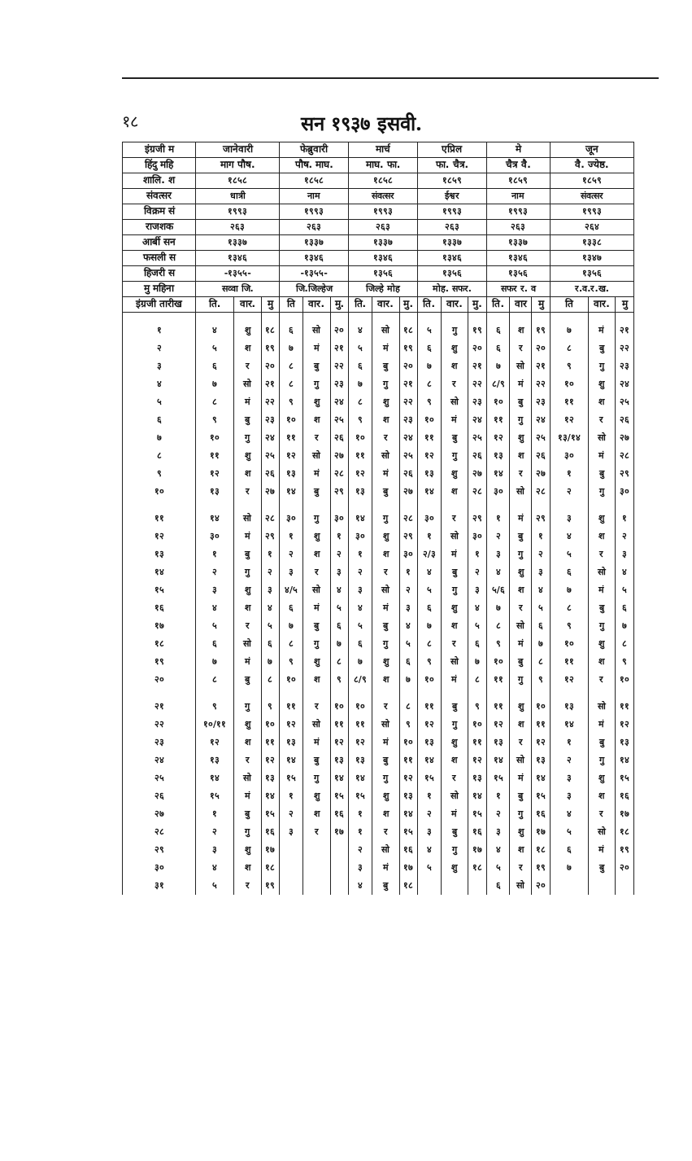१८
सन १९३७ इसवी.
| इंग्रजी म | जानेवारी | | | फेब्रुवारी | | | मार्च | | | एप्रिल | | | मे | | | जून | | |
| --- | --- | --- | --- | --- | --- | --- | --- | --- | --- | --- | --- | --- | --- | --- | --- | --- | --- | --- |
| हिंदु महि | माग पौष. | | | पौष. माघ. | | | माघ. फा. | | | फा. चैत्र. | | | चैत्र वै. | | | वै. ज्येष्ठ. | | |
| शालि. श | १८५८ | | | १८५८ | | | १८५८ | | | १८५९ | | | १८५९ | | | १८५९ | | |
| संवत्सर | धात्री | | | नाम | | | संवत्सर | | | ईश्वर | | | नाम | | | संवत्सर | | |
| विक्रम सं | १९९३ | | | १९९३ | | | १९९३ | | | १९९३ | | | १९९३ | | | १९९३ | | |
| राजशक | २६३ | | | २६३ | | | २६३ | | | २६३ | | | २६३ | | | २६४ | | |
| आर्बी सन | १३३७ | | | १३३७ | | | १३३७ | | | १३३७ | | | १३३७ | | | १३३८ | | |
| फसली स | १३४६ | | | १३४६ | | | १३४६ | | | १३४६ | | | १३४६ | | | १३४७ | | |
| हिजरी स | -१३५५- | | | -१३५५- | | | १३५६ | | | १३५६ | | | १३५६ | | | १३५६ | | |
| मु महिना | सव्वा जि. | | | जि.जिल्हेज | | | जिल्हे मोह | | | मोह. सफर. | | | सफर र. व | | | र.व.र.ख. | | |
| इंग्रजी तारीख | ति. | वार. | मु | ति | वार. | मु. | ति. | वार. | मु. | ति. | वार. | मु. | ति. | वार | मु | ति | वार. | मु |
| १ | ४ | शु | १८ | ६ | सो | २० | ४ | सो | १८ | ५ | गु | १९ | ६ | श | १९ | ७ | मं | २१ |
| २ | ५ | श | १९ | ७ | मं | २१ | ५ | मं | १९ | ६ | शु | २० | ६ | र | २० | ८ | बु | २२ |
| ३ | ६ | र | २० | ८ | बु | २२ | ६ | बु | २० | ७ | श | २१ | ७ | सो | २१ | ९ | गु | २३ |
| ४ | ७ | सो | २१ | ८ | गु | २३ | ७ | गु | २१ | ८ | र | २२ | ८/९ | मं | २२ | १० | शु | २४ |
| ५ | ८ | मं | २२ | ९ | शु | २४ | ८ | शु | २२ | ९ | सो | २३ | १० | बु | २३ | ११ | श | २५ |
| ६ | ९ | बु | २३ | १० | श | २५ | ९ | श | २३ | १० | मं | २४ | ११ | गु | २४ | १२ | र | २६ |
| ७ | १० | गु | २४ | ११ | र | २६ | १० | र | २४ | ११ | बु | २५ | १२ | शु | २५ | १३/१४ | सो | २७ |
| ८ | ११ | शु | २५ | १२ | सो | २७ | ११ | सो | २५ | १२ | गु | २६ | १३ | श | २६ | ३० | मं | २८ |
| ९ | १२ | श | २६ | १३ | मं | २८ | १२ | मं | २६ | १३ | शु | २७ | १४ | र | २७ | १ | बु | २९ |
| १० | १३ | र | २७ | १४ | बु | २९ | १३ | बु | २७ | १४ | श | २८ | ३० | सो | २८ | २ | गु | ३० |
| ११ | १४ | सो | २८ | ३० | गु | ३० | १४ | गु | २८ | ३० | र | २९ | १ | मं | २९ | ३ | शु | १ |
| १२ | ३० | मं | २९ | १ | शु | १ | ३० | शु | २९ | १ | सो | ३० | २ | बु | १ | ४ | श | २ |
| १३ | १ | बु | १ | २ | श | २ | १ | श | ३० | २/३ | मं | १ | ३ | गु | २ | ५ | र | ३ |
| १४ | २ | गु | २ | ३ | र | ३ | २ | र | १ | ४ | बु | २ | ४ | शु | ३ | ६ | सो | ४ |
| १५ | ३ | शु | ३ | ४/५ | सो | ४ | ३ | सो | २ | ५ | गु | ३ | ५/६ | श | ४ | ७ | मं | ५ |
| १६ | ४ | श | ४ | ६ | मं | ५ | ४ | मं | ३ | ६ | शु | ४ | ७ | र | ५ | ८ | बु | ६ |
| १७ | ५ | र | ५ | ७ | बु | ६ | ५ | बु | ४ | ७ | श | ५ | ८ | सो | ६ | ९ | गु | ७ |
| १८ | ६ | सो | ६ | ८ | गु | ७ | ६ | गु | ५ | ८ | र | ६ | ९ | मं | ७ | १० | शु | ८ |
| १९ | ७ | मं | ७ | ९ | शु | ८ | ७ | शु | ६ | ९ | सो | ७ | १० | बु | ८ | ११ | श | ९ |
| २० | ८ | बु | ८ | १० | श | ९ | ८/९ | श | ७ | १० | मं | ८ | ११ | गु | ९ | १२ | र | १० |
| २१ | ९ | गु | ९ | ११ | र | १० | १० | र | ८ | ११ | बु | ९ | ११ | शु | १० | १३ | सो | ११ |
| २२ | १०/११ | शु | १० | १२ | सो | ११ | ११ | सो | ९ | १२ | गु | १० | १२ | श | ११ | १४ | मं | १२ |
| २३ | १२ | श | ११ | १३ | मं | १२ | १२ | मं | १० | १३ | शु | ११ | १३ | र | १२ | १ | बु | १३ |
| २४ | १३ | र | १२ | १४ | बु | १३ | १३ | बु | ११ | १४ | श | १२ | १४ | सो | १३ | २ | गु | १४ |
| २५ | १४ | सो | १३ | १५ | गु | १४ | १४ | गु | १२ | १५ | र | १३ | १५ | मं | १४ | ३ | शु | १५ |
| २६ | १५ | मं | १४ | १ | शु | १५ | १५ | शु | १३ | १ | सो | १४ | १ | बु | १५ | ३ | श | १६ |
| २७ | १ | बु | १५ | २ | श | १६ | १ | श | १४ | २ | मं | १५ | २ | गु | १६ | ४ | र | १७ |
| २८ | २ | गु | १६ | ३ | र | १७ | १ | र | १५ | ३ | बु | १६ | ३ | शु | १७ | ५ | सो | १८ |
| २९ | ३ | शु | १७ | | | | २ | सो | १६ | ४ | गु | १७ | ४ | श | १८ | ६ | मं | १९ |
| ३० | ४ | श | १८ | | | | ३ | मं | १७ | ५ | शु | १८ | ५ | र | १९ | ७ | बु | २० |
| ३१ | ५ | र | १९ | | | | ४ | बु | १८ | | | | ६ | सो | २० | | | |